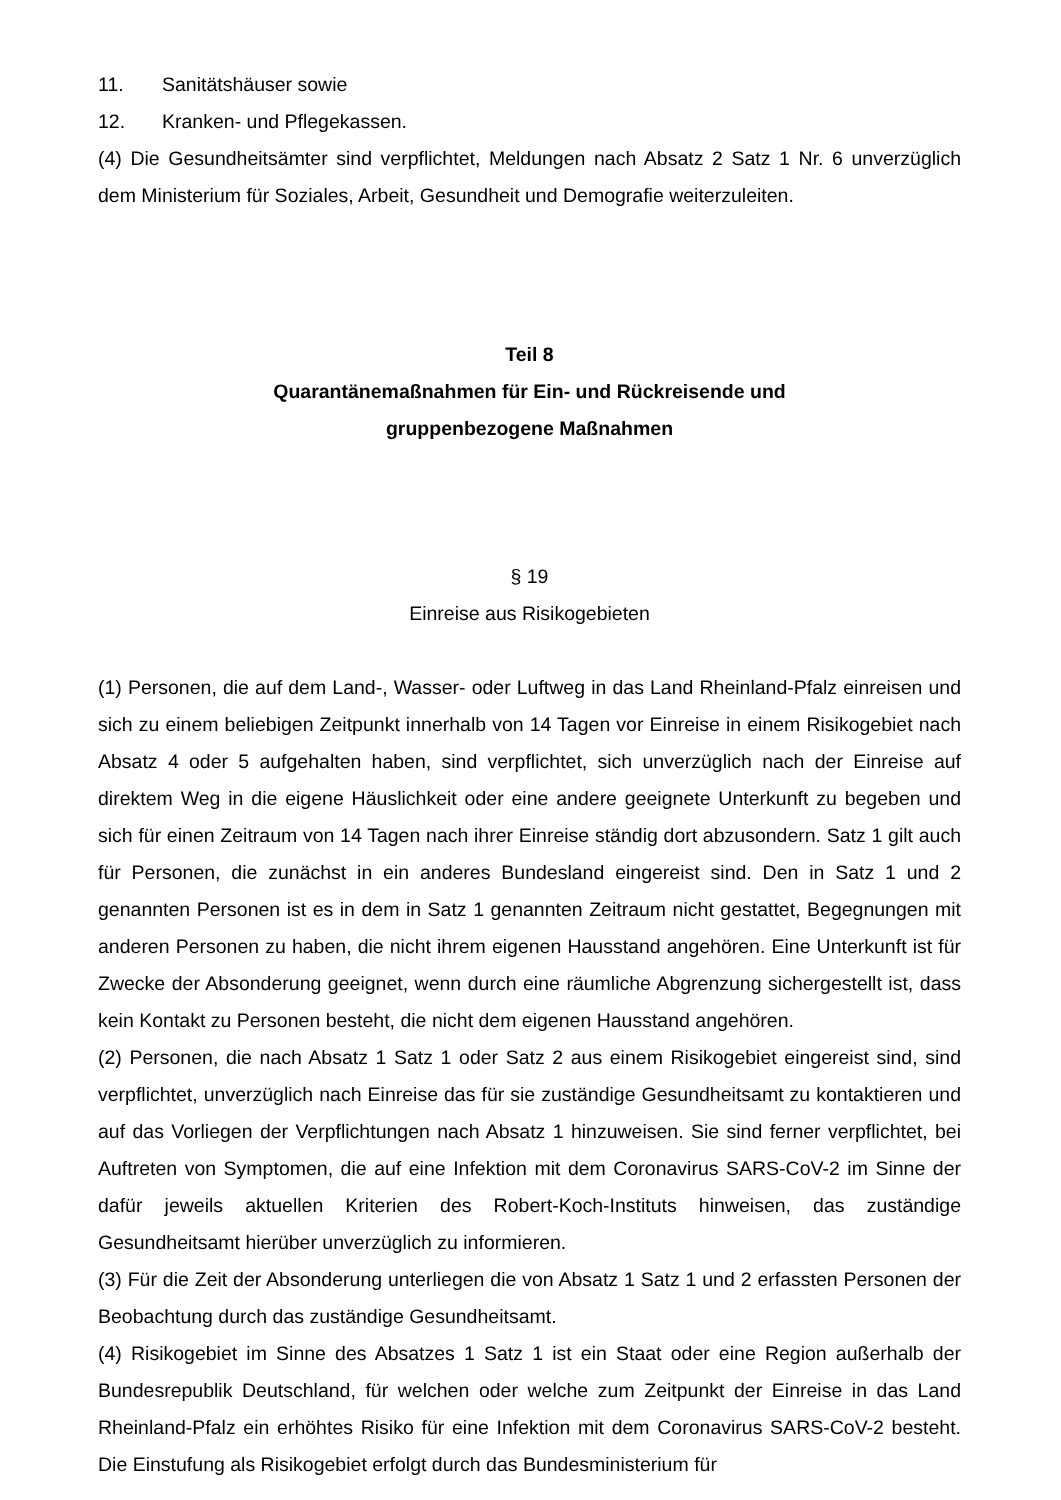11. Sanitätshäuser sowie
12. Kranken- und Pflegekassen.
(4) Die Gesundheitsämter sind verpflichtet, Meldungen nach Absatz 2 Satz 1 Nr. 6 unverzüglich dem Ministerium für Soziales, Arbeit, Gesundheit und Demografie weiterzuleiten.
Teil 8
Quarantänemaßnahmen für Ein- und Rückreisende und
gruppenbezogene Maßnahmen
§ 19
Einreise aus Risikogebieten
(1) Personen, die auf dem Land-, Wasser- oder Luftweg in das Land Rheinland-Pfalz einreisen und sich zu einem beliebigen Zeitpunkt innerhalb von 14 Tagen vor Einreise in einem Risikogebiet nach Absatz 4 oder 5 aufgehalten haben, sind verpflichtet, sich unverzüglich nach der Einreise auf direktem Weg in die eigene Häuslichkeit oder eine andere geeignete Unterkunft zu begeben und sich für einen Zeitraum von 14 Tagen nach ihrer Einreise ständig dort abzusondern. Satz 1 gilt auch für Personen, die zunächst in ein anderes Bundesland eingereist sind. Den in Satz 1 und 2 genannten Personen ist es in dem in Satz 1 genannten Zeitraum nicht gestattet, Begegnungen mit anderen Personen zu haben, die nicht ihrem eigenen Hausstand angehören. Eine Unterkunft ist für Zwecke der Absonderung geeignet, wenn durch eine räumliche Abgrenzung sichergestellt ist, dass kein Kontakt zu Personen besteht, die nicht dem eigenen Hausstand angehören.
(2) Personen, die nach Absatz 1 Satz 1 oder Satz 2 aus einem Risikogebiet eingereist sind, sind verpflichtet, unverzüglich nach Einreise das für sie zuständige Gesundheitsamt zu kontaktieren und auf das Vorliegen der Verpflichtungen nach Absatz 1 hinzuweisen. Sie sind ferner verpflichtet, bei Auftreten von Symptomen, die auf eine Infektion mit dem Coronavirus SARS-CoV-2 im Sinne der dafür jeweils aktuellen Kriterien des Robert-Koch-Instituts hinweisen, das zuständige Gesundheitsamt hierüber unverzüglich zu informieren.
(3) Für die Zeit der Absonderung unterliegen die von Absatz 1 Satz 1 und 2 erfassten Personen der Beobachtung durch das zuständige Gesundheitsamt.
(4) Risikogebiet im Sinne des Absatzes 1 Satz 1 ist ein Staat oder eine Region außerhalb der Bundesrepublik Deutschland, für welchen oder welche zum Zeitpunkt der Einreise in das Land Rheinland-Pfalz ein erhöhtes Risiko für eine Infektion mit dem Coronavirus SARS-CoV-2 besteht. Die Einstufung als Risikogebiet erfolgt durch das Bundesministerium für